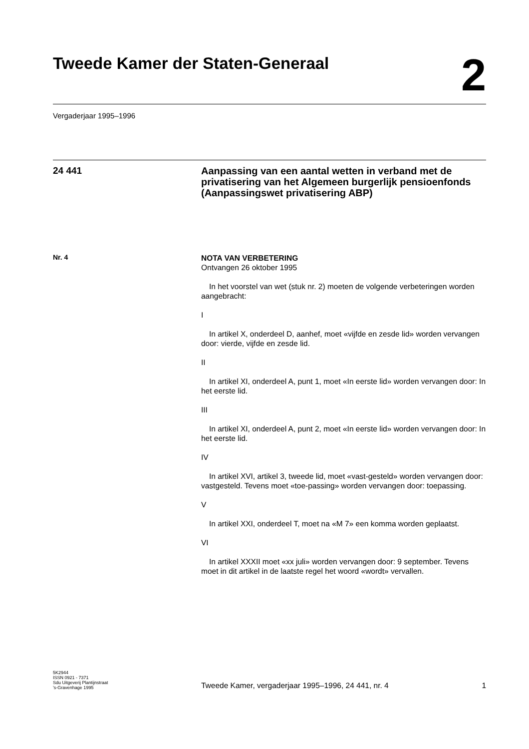Tweede Kamer der Staten-Generaal
2
Vergaderjaar 1995–1996
24 441
Aanpassing van een aantal wetten in verband met de privatisering van het Algemeen burgerlijk pensioenfonds (Aanpassingswet privatisering ABP)
Nr. 4
NOTA VAN VERBETERING
Ontvangen 26 oktober 1995
In het voorstel van wet (stuk nr. 2) moeten de volgende verbeteringen worden aangebracht:
I
In artikel X, onderdeel D, aanhef, moet «vijfde en zesde lid» worden vervangen door: vierde, vijfde en zesde lid.
II
In artikel XI, onderdeel A, punt 1, moet «In eerste lid» worden vervangen door: In het eerste lid.
III
In artikel XI, onderdeel A, punt 2, moet «In eerste lid» worden vervangen door: In het eerste lid.
IV
In artikel XVI, artikel 3, tweede lid, moet «vast-gesteld» worden vervangen door: vastgesteld. Tevens moet «toe-passing» worden vervangen door: toepassing.
V
In artikel XXI, onderdeel T, moet na «M 7» een komma worden geplaatst.
VI
In artikel XXXII moet «xx juli» worden vervangen door: 9 september. Tevens moet in dit artikel in de laatste regel het woord «wordt» vervallen.
5K2944
ISSN 0921 - 7371
Sdu Uitgeverij Plantijnstraat
’s-Gravenhage 1995
Tweede Kamer, vergaderjaar 1995–1996, 24 441, nr. 4 1